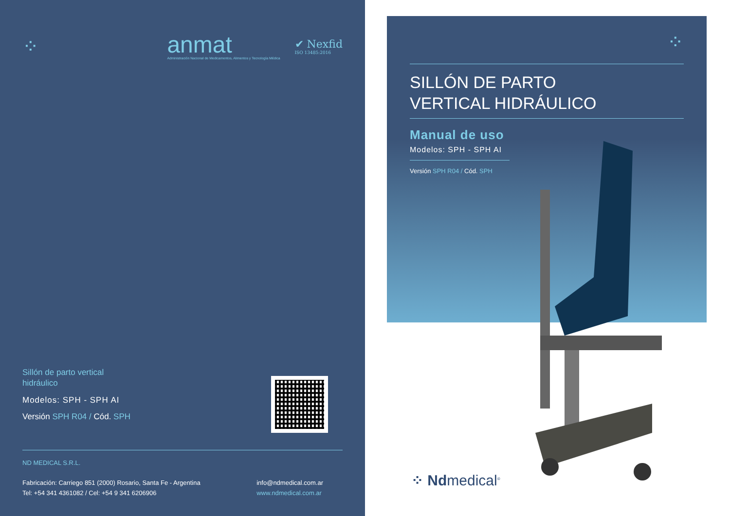⁘
anmat
Administración Nacional de Medicamentos, Alimentos y Tecnología Médica
✔ Nexfid
ISO 13485:2016
Sillón de parto vertical
hidráulico
Modelos: SPH - SPH AI
Versión SPH R04 / Cód. SPH
ND MEDICAL S.R.L.
Fabricación: Carriego 851 (2000) Rosario, Santa Fe - Argentina
Tel: +54 341 4361082 / Cel: +54 9 341 6206906
info@ndmedical.com.ar
www.ndmedical.com.ar
⁘
SILLÓN DE PARTO
VERTICAL HIDRÁULICO
Manual de uso
Modelos: SPH - SPH AI
Versión SPH R04 / Cód. SPH
⁘ Ndmedical<sup>®</sup>